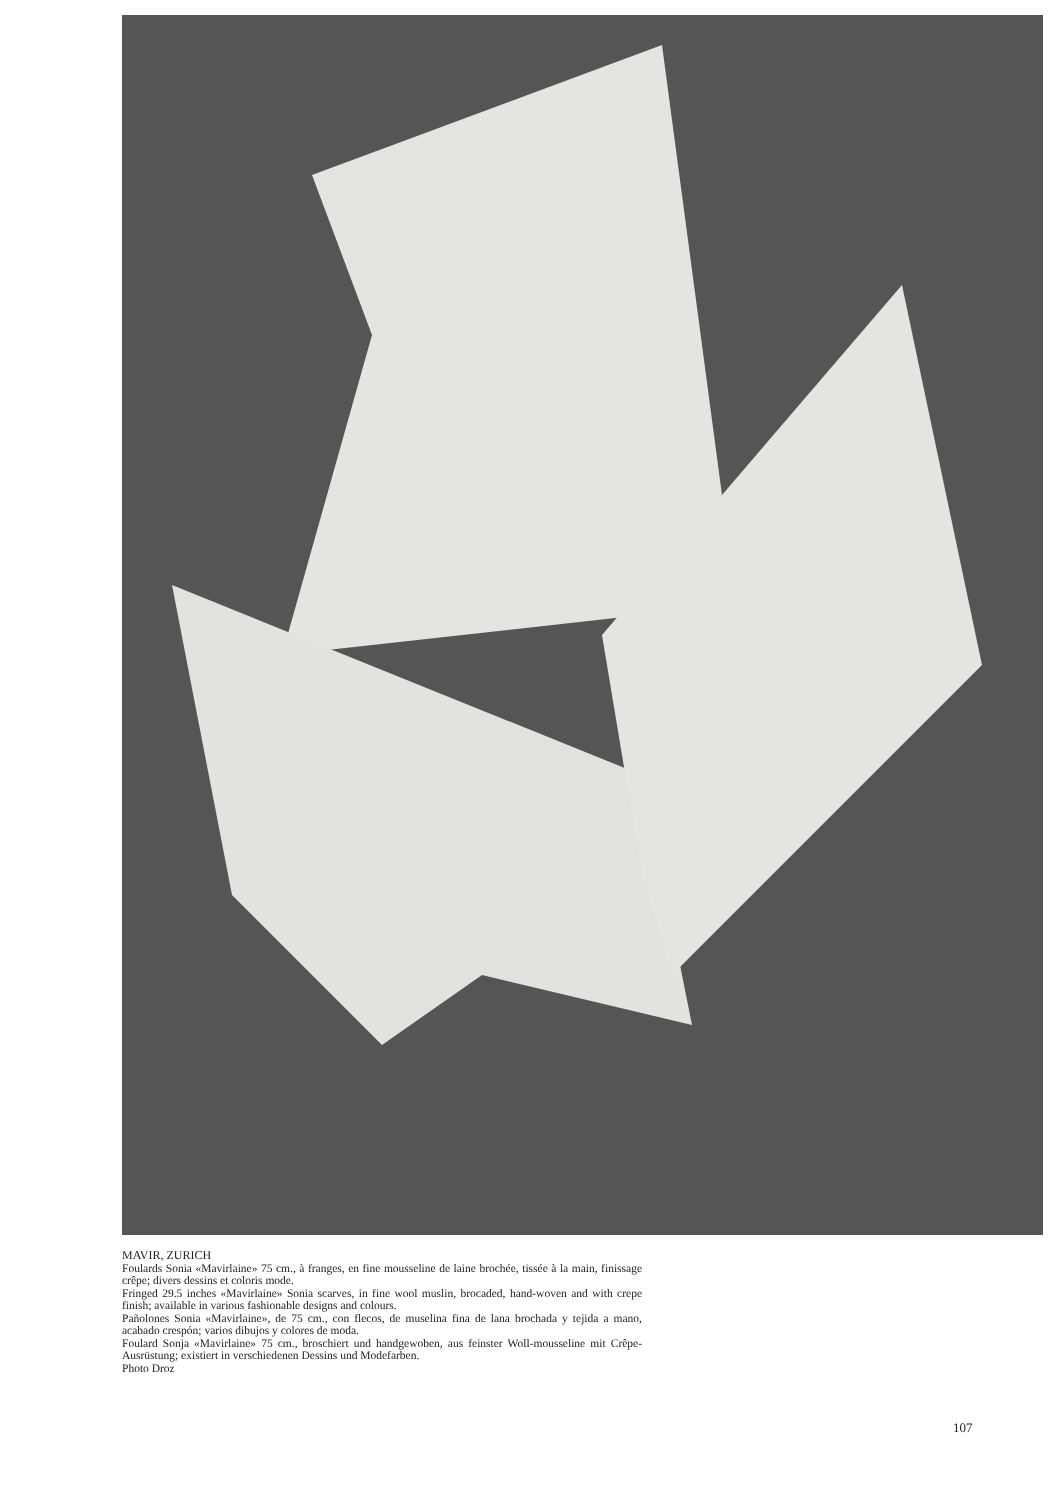MAVIR, ZURICH
Foulards Sonia «Mavirlaine» 75 cm., à franges, en fine mousseline de laine brochée, tissée à la main, finissage crêpe; divers dessins et coloris mode.
Fringed 29.5 inches «Mavirlaine» Sonia scarves, in fine wool muslin, brocaded, hand-woven and with crepe finish; available in various fashionable designs and colours.
Pañolones Sonia «Mavirlaine», de 75 cm., con flecos, de muselina fina de lana brochada y tejida a mano, acabado crespón; varios dibujos y colores de moda.
Foulard Sonja «Mavirlaine» 75 cm., broschiert und handgewoben, aus feinster Woll-mousseline mit Crêpe-Ausrüstung; existiert in verschiedenen Dessins und Modefarben.
Photo Droz
107